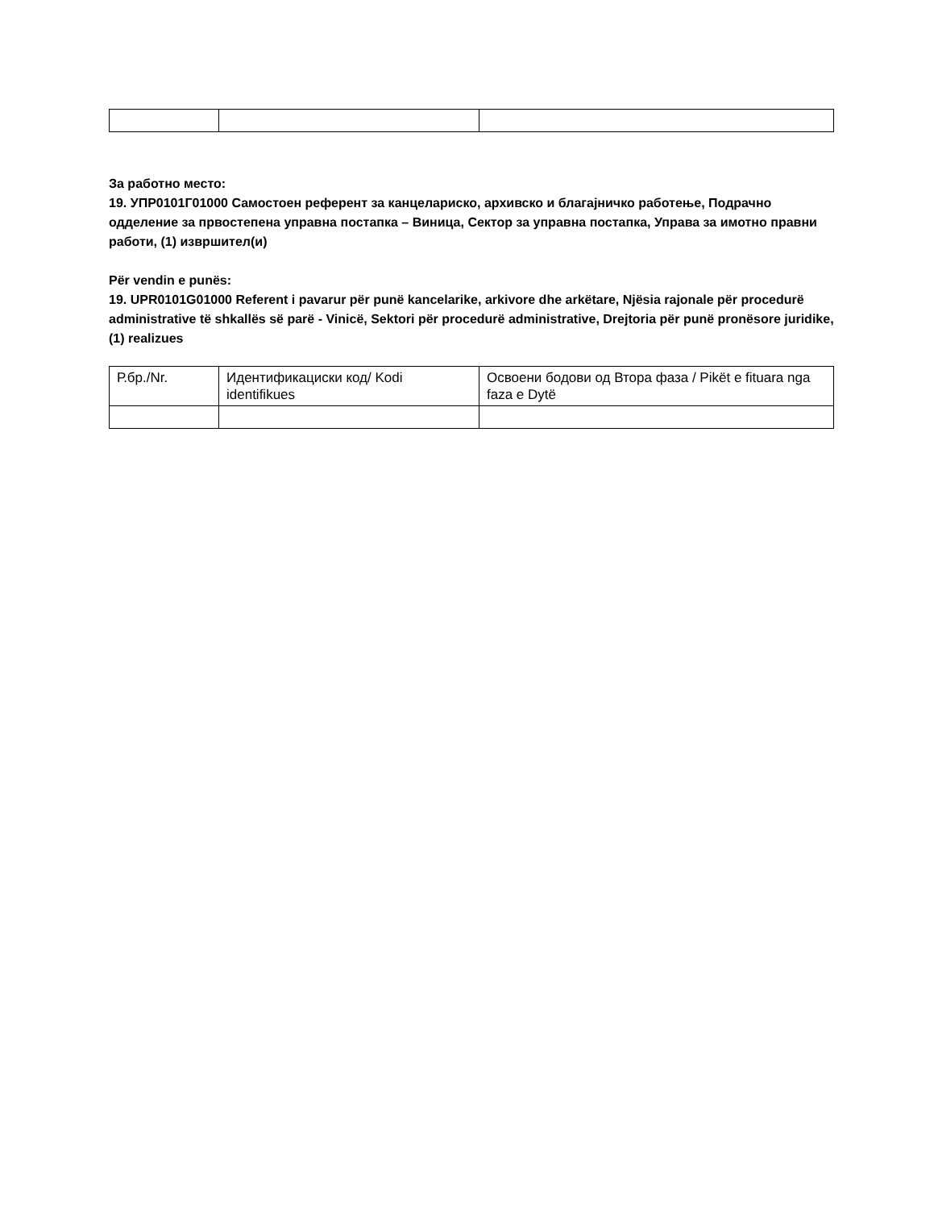За работно место:
19. УПР0101Г01000 Самостоен референт за канцелариско, архивско и благајничко работење, Подрачно одделение за првостепена управна постапка – Виница, Сектор за управна постапка, Управа за имотно правни работи, (1) извршител(и)
Për vendin e punës:
19. UPR0101G01000 Referent i pavarur për punë kancelarike, arkivore dhe arkëtare, Njësia rajonale për procedurë administrative të shkallës së parë - Vinicë, Sektori për procedurë administrative, Drejtoria për punë pronësore juridike, (1) realizues
| Р.бр./Nr. | Идентификациски код/ Kodi identifikues | Освоени бодови од Втора фаза / Pikët e fituara nga faza e Dytë |